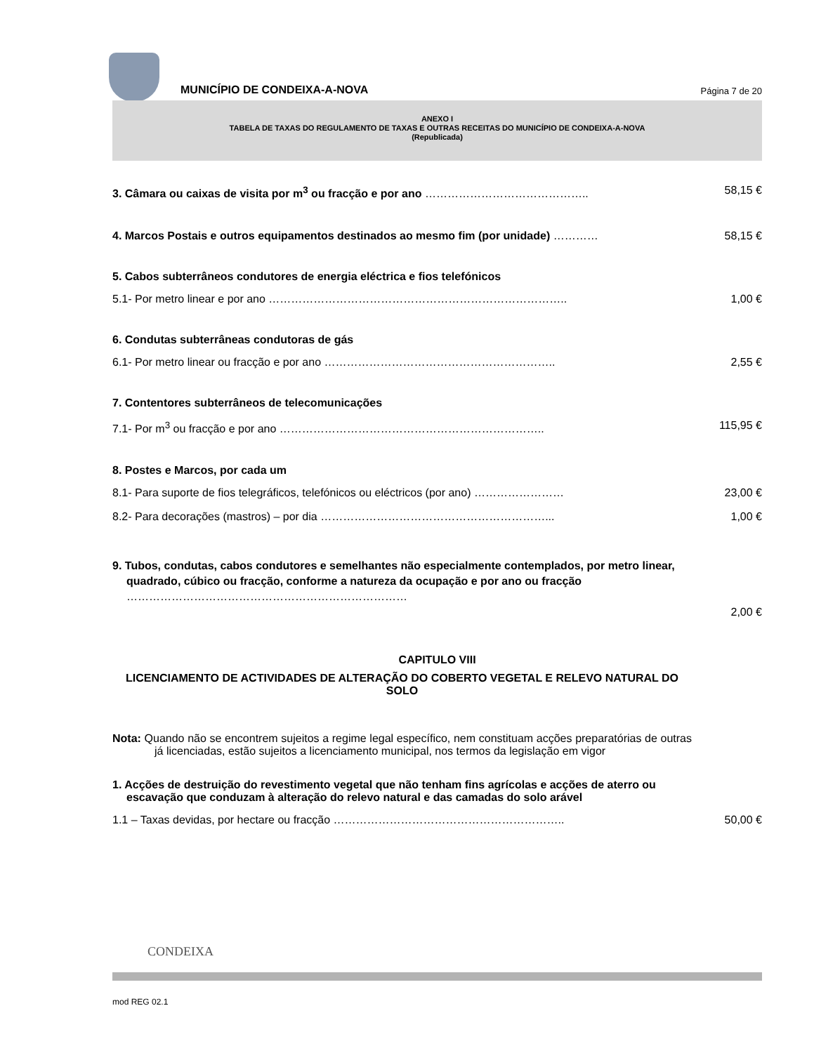MUNICÍPIO DE CONDEIXA-A-NOVA
Página 7 de 20
ANEXO I
TABELA DE TAXAS DO REGULAMENTO DE TAXAS E OUTRAS RECEITAS DO MUNICÍPIO DE CONDEIXA-A-NOVA
(Republicada)
3. Câmara ou caixas de visita por m<sup>3</sup> ou fracção e por ano …………………………………….. 58,15 €
4. Marcos Postais e outros equipamentos destinados ao mesmo fim (por unidade) ………… 58,15 €
5. Cabos subterrâneos condutores de energia eléctrica e fios telefónicos
5.1- Por metro linear e por ano …………………………………………………………………….. 1,00 €
6. Condutas subterrâneas condutoras de gás
6.1- Por metro linear ou fracção e por ano …………………………………………………….. 2,55 €
7. Contentores subterrâneos de telecomunicações
7.1- Por m<sup>3</sup> ou fracção e por ano …………………………………………………………….. 115,95 €
8. Postes e Marcos, por cada um
8.1- Para suporte de fios telegráficos, telefónicos ou eléctricos (por ano) …………………… 23,00 €
8.2- Para decorações (mastros) – por dia ……………………………………………………... 1,00 €
9. Tubos, condutas, cabos condutores e semelhantes não especialmente contemplados, por metro linear, quadrado, cúbico ou fracção, conforme a natureza da ocupação e por ano ou fracção ………………………………………………………………… 2,00 €
CAPITULO VIII
LICENCIAMENTO DE ACTIVIDADES DE ALTERAÇÃO DO COBERTO VEGETAL E RELEVO NATURAL DO SOLO
Nota: Quando não se encontrem sujeitos a regime legal específico, nem constituam acções preparatórias de outras já licenciadas, estão sujeitos a licenciamento municipal, nos termos da legislação em vigor
1. Acções de destruição do revestimento vegetal que não tenham fins agrícolas e acções de aterro ou escavação que conduzam à alteração do relevo natural e das camadas do solo arável
1.1 – Taxas devidas, por hectare ou fracção …………………………………………………….. 50,00 €
CONDEIXA
mod REG 02.1